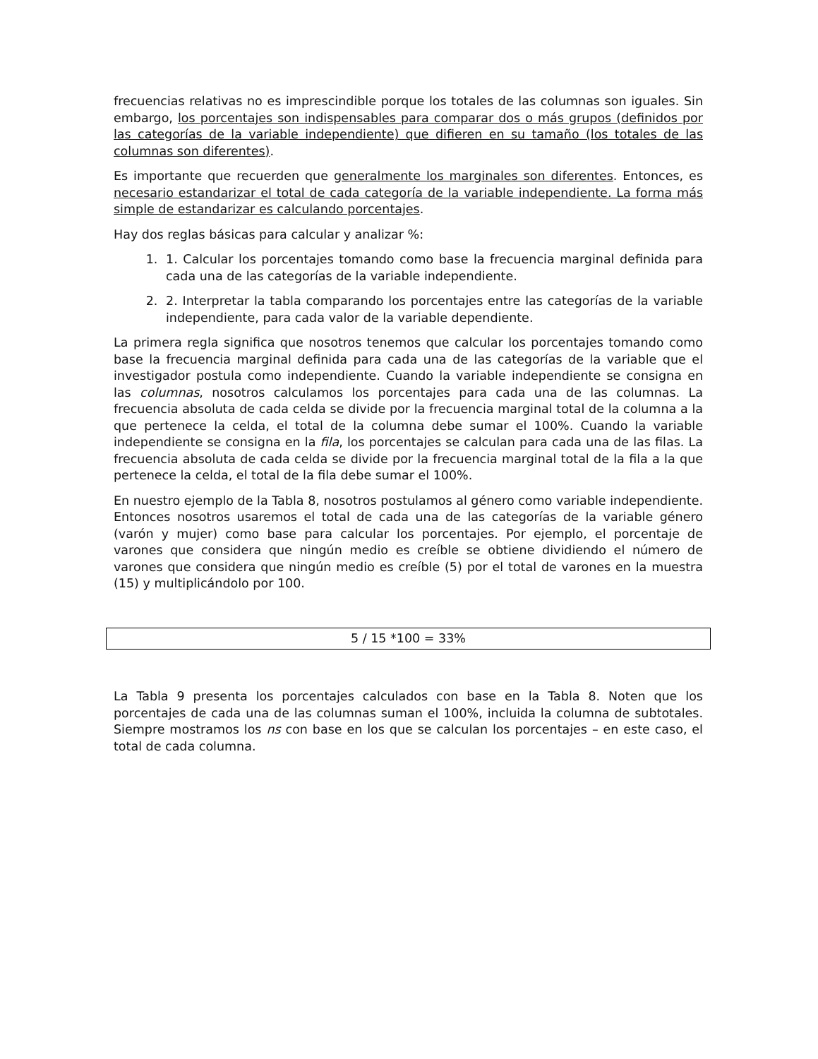frecuencias relativas no es imprescindible porque los totales de las columnas son iguales. Sin embargo, los porcentajes son indispensables para comparar dos o más grupos (definidos por las categorías de la variable independiente) que difieren en su tamaño (los totales de las columnas son diferentes).
Es importante que recuerden que generalmente los marginales son diferentes. Entonces, es necesario estandarizar el total de cada categoría de la variable independiente. La forma más simple de estandarizar es calculando porcentajes.
Hay dos reglas básicas para calcular y analizar %:
1. 1. Calcular los porcentajes tomando como base la frecuencia marginal definida para cada una de las categorías de la variable independiente.
2. 2. Interpretar la tabla comparando los porcentajes entre las categorías de la variable independiente, para cada valor de la variable dependiente.
La primera regla significa que nosotros tenemos que calcular los porcentajes tomando como base la frecuencia marginal definida para cada una de las categorías de la variable que el investigador postula como independiente. Cuando la variable independiente se consigna en las columnas, nosotros calculamos los porcentajes para cada una de las columnas. La frecuencia absoluta de cada celda se divide por la frecuencia marginal total de la columna a la que pertenece la celda, el total de la columna debe sumar el 100%. Cuando la variable independiente se consigna en la fila, los porcentajes se calculan para cada una de las filas. La frecuencia absoluta de cada celda se divide por la frecuencia marginal total de la fila a la que pertenece la celda, el total de la fila debe sumar el 100%.
En nuestro ejemplo de la Tabla 8, nosotros postulamos al género como variable independiente. Entonces nosotros usaremos el total de cada una de las categorías de la variable género (varón y mujer) como base para calcular los porcentajes. Por ejemplo, el porcentaje de varones que considera que ningún medio es creíble se obtiene dividiendo el número de varones que considera que ningún medio es creíble (5) por el total de varones en la muestra (15) y multiplicándolo por 100.
5 / 15 *100 = 33%
La Tabla 9 presenta los porcentajes calculados con base en la Tabla 8. Noten que los porcentajes de cada una de las columnas suman el 100%, incluida la columna de subtotales. Siempre mostramos los ns con base en los que se calculan los porcentajes – en este caso, el total de cada columna.